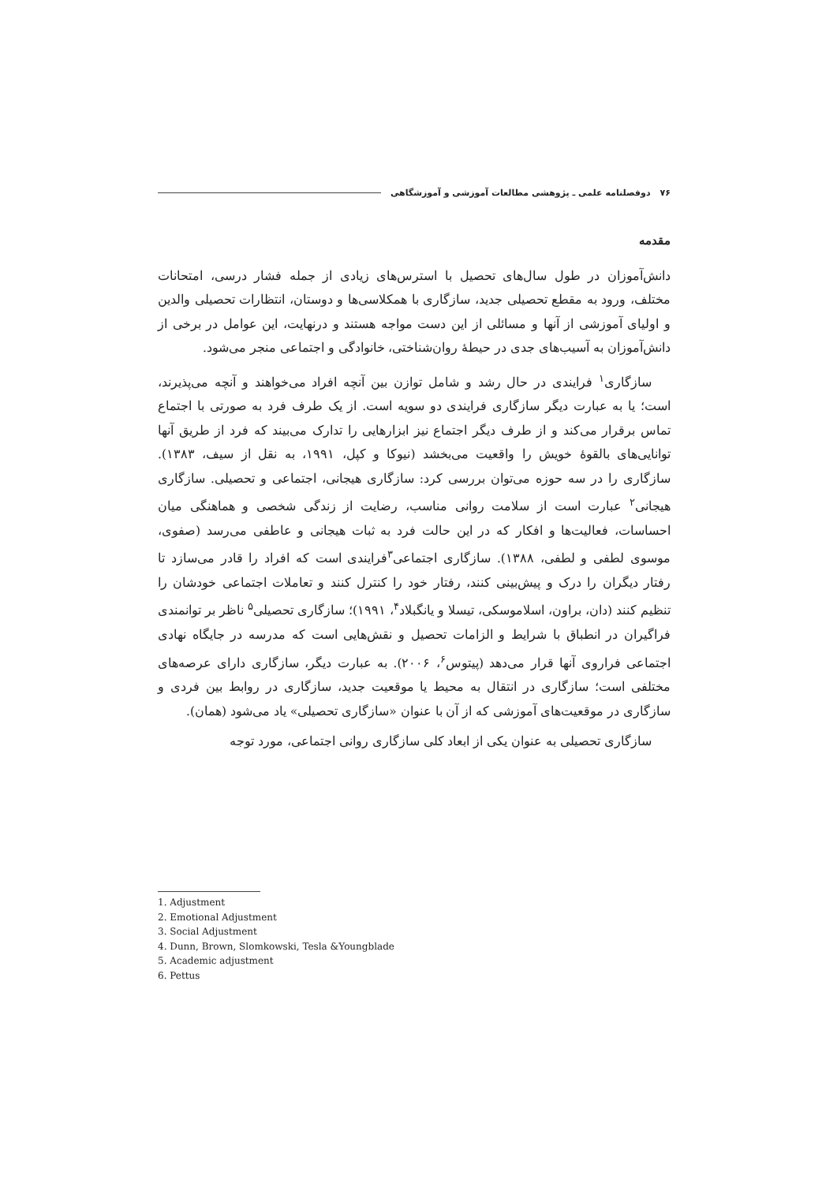۷۶ دوفصلنامه علمی ـ پژوهشی مطالعات آموزشی و آموزشگاهی
مقدمه
دانش‌آموزان در طول سال‌های تحصیل با استرس‌های زیادی از جمله فشار درسی، امتحانات مختلف، ورود به مقطع تحصیلی جدید، سازگاری با همکلاسی‌ها و دوستان، انتظارات تحصیلی والدین و اولیای آموزشی از آنها و مسائلی از این دست مواجه هستند و درنهایت، این عوامل در برخی از دانش‌آموزان به آسیب‌های جدی در حیطهٔ روان‌شناختی، خانوادگی و اجتماعی منجر می‌شود.
سازگاری<sup>۱</sup> فرایندی در حال رشد و شامل توازن بین آنچه افراد می‌خواهند و آنچه می‌پذیرند، است؛ یا به عبارت دیگر سازگاری فرایندی دو سویه است. از یک طرف فرد به صورتی با اجتماع تماس برقرار می‌کند و از طرف دیگر اجتماع نیز ابزارهایی را تدارک می‌بیند که فرد از طریق آنها توانایی‌های بالقوهٔ خویش را واقعیت می‌بخشد (نیوکا و کپل، ۱۹۹۱، به نقل از سیف، ۱۳۸۳). سازگاری را در سه حوزه می‌توان بررسی کرد: سازگاری هیجانی، اجتماعی و تحصیلی. سازگاری هیجانی<sup>۲</sup> عبارت است از سلامت روانی مناسب، رضایت از زندگی شخصی و هماهنگی میان احساسات، فعالیت‌ها و افکار که در این حالت فرد به ثبات هیجانی و عاطفی می‌رسد (صفوی، موسوی لطفی و لطفی، ۱۳۸۸). سازگاری اجتماعی<sup>۳</sup>فرایندی است که افراد را قادر می‌سازد تا رفتار دیگران را درک و پیش‌بینی کنند، رفتار خود را کنترل کنند و تعاملات اجتماعی خودشان را تنظیم کنند (دان، براون، اسلاموسکی، تیسلا و یانگبلاد<sup>۴</sup>، ۱۹۹۱)؛ سازگاری تحصیلی<sup>۵</sup> ناظر بر توانمندی فراگیران در انطباق با شرایط و الزامات تحصیل و نقش‌هایی است که مدرسه در جایگاه نهادی اجتماعی فراروی آنها قرار می‌دهد (پیتوس<sup>۶</sup>، ۲۰۰۶). به عبارت دیگر، سازگاری دارای عرصه‌های مختلفی است؛ سازگاری در انتقال به محیط یا موقعیت جدید، سازگاری در روابط بین فردی و سازگاری در موقعیت‌های آموزشی که از آن با عنوان «سازگاری تحصیلی» یاد می‌شود (همان).
سازگاری تحصیلی به عنوان یکی از ابعاد کلی سازگاری روانی اجتماعی، مورد توجه
1. Adjustment
2. Emotional Adjustment
3. Social Adjustment
4. Dunn, Brown, Slomkowski, Tesla &Youngblade
5. Academic adjustment
6. Pettus